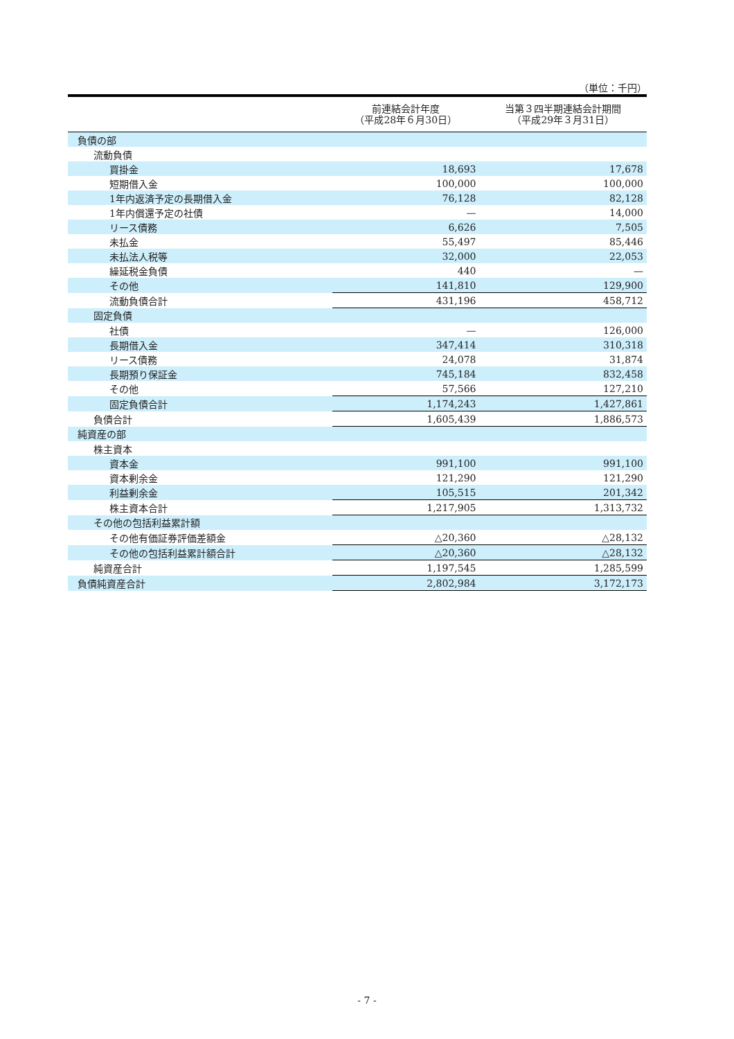（単位：千円）
| | 前連結会計年度 （平成28年６月30日） | 当第３四半期連結会計期間 （平成29年３月31日） |
| --- | --- | --- |
| 負債の部 | | |
| 流動負債 | | |
| 買掛金 | 18,693 | 17,678 |
| 短期借入金 | 100,000 | 100,000 |
| 1年内返済予定の長期借入金 | 76,128 | 82,128 |
| 1年内償還予定の社債 | — | 14,000 |
| リース債務 | 6,626 | 7,505 |
| 未払金 | 55,497 | 85,446 |
| 未払法人税等 | 32,000 | 22,053 |
| 繰延税金負債 | 440 | — |
| その他 | 141,810 | 129,900 |
| 流動負債合計 | 431,196 | 458,712 |
| 固定負債 | | |
| 社債 | — | 126,000 |
| 長期借入金 | 347,414 | 310,318 |
| リース債務 | 24,078 | 31,874 |
| 長期預り保証金 | 745,184 | 832,458 |
| その他 | 57,566 | 127,210 |
| 固定負債合計 | 1,174,243 | 1,427,861 |
| 負債合計 | 1,605,439 | 1,886,573 |
| 純資産の部 | | |
| 株主資本 | | |
| 資本金 | 991,100 | 991,100 |
| 資本剰余金 | 121,290 | 121,290 |
| 利益剰余金 | 105,515 | 201,342 |
| 株主資本合計 | 1,217,905 | 1,313,732 |
| その他の包括利益累計額 | | |
| その他有価証券評価差額金 | △20,360 | △28,132 |
| その他の包括利益累計額合計 | △20,360 | △28,132 |
| 純資産合計 | 1,197,545 | 1,285,599 |
| 負債純資産合計 | 2,802,984 | 3,172,173 |
- 7 -